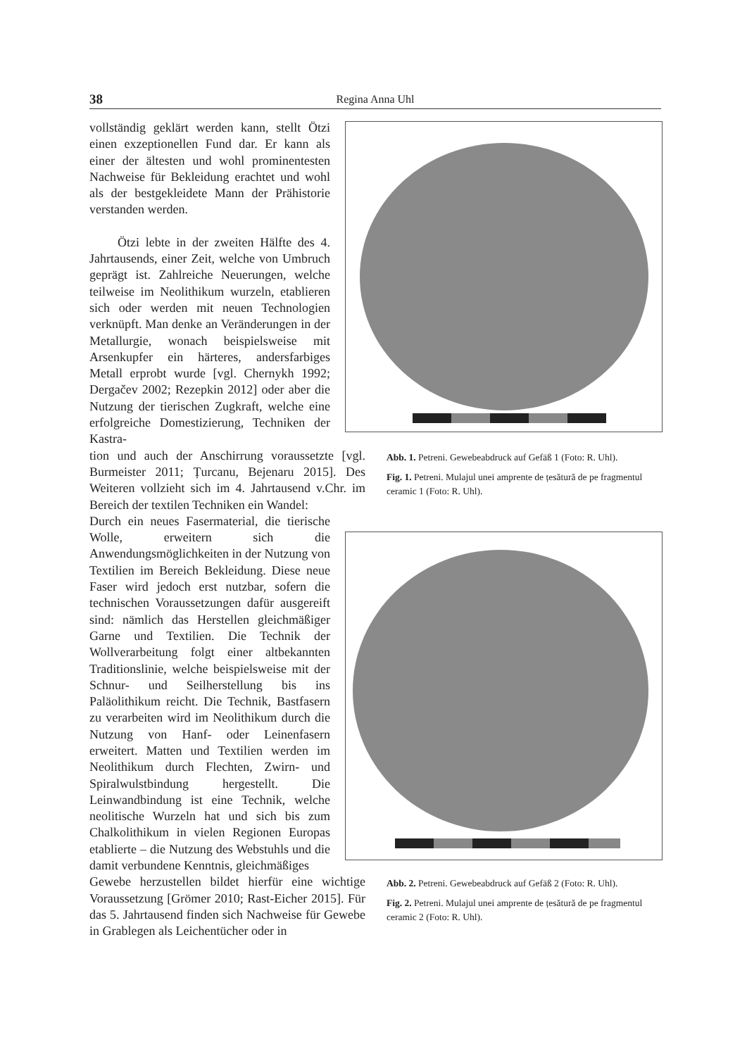38 Regina Anna Uhl
Abb. 1. Petreni. Gewebeabdruck auf Gefäß 1 (Foto: R. Uhl).
Fig. 1. Petreni. Mulajul unei amprente de țesătură de pe fragmentul ceramic 1 (Foto: R. Uhl).
Abb. 2. Petreni. Gewebeabdruck auf Gefäß 2 (Foto: R. Uhl).
Fig. 2. Petreni. Mulajul unei amprente de țesătură de pe fragmentul ceramic 2 (Foto: R. Uhl).
vollständig geklärt werden kann, stellt Ötzi einen exzeptionellen Fund dar. Er kann als einer der ältesten und wohl prominentesten Nachweise für Bekleidung erachtet und wohl als der bestgekleidete Mann der Prähistorie verstanden werden.
Ötzi lebte in der zweiten Hälfte des 4. Jahrtausends, einer Zeit, welche von Umbruch geprägt ist. Zahlreiche Neuerungen, welche teilweise im Neolithikum wurzeln, etablieren sich oder werden mit neuen Technologien verknüpft. Man denke an Veränderungen in der Metallurgie, wonach beispielsweise mit Arsenkupfer ein härteres, andersfarbiges Metall erprobt wurde [vgl. Chernykh 1992; Dergačev 2002; Rezepkin 2012] oder aber die Nutzung der tierischen Zugkraft, welche eine erfolgreiche Domestizierung, Techniken der Kastra-
tion und auch der Anschirrung voraussetzte [vgl. Burmeister 2011; Țurcanu, Bejenaru 2015]. Des Weiteren vollzieht sich im 4. Jahrtausend v.Chr. im Bereich der textilen Techniken ein Wandel:
Durch ein neues Fasermaterial, die tierische Wolle, erweitern sich die Anwendungsmöglichkeiten in der Nutzung von Textilien im Bereich Bekleidung. Diese neue Faser wird jedoch erst nutzbar, sofern die technischen Voraussetzungen dafür ausgereift sind: nämlich das Herstellen gleichmäßiger Garne und Textilien. Die Technik der Wollverarbeitung folgt einer altbekannten Traditionslinie, welche beispielsweise mit der Schnur- und Seilherstellung bis ins Paläolithikum reicht. Die Technik, Bastfasern zu verarbeiten wird im Neolithikum durch die Nutzung von Hanf- oder Leinenfasern erweitert. Matten und Textilien werden im Neolithikum durch Flechten, Zwirn- und Spiralwulstbindung hergestellt. Die Leinwandbindung ist eine Technik, welche neolitische Wurzeln hat und sich bis zum Chalkolithikum in vielen Regionen Europas etablierte – die Nutzung des Webstuhls und die damit verbundene Kenntnis, gleichmäßiges
Gewebe herzustellen bildet hierfür eine wichtige Voraussetzung [Grömer 2010; Rast-Eicher 2015]. Für das 5. Jahrtausend finden sich Nachweise für Gewebe in Grablegen als Leichentücher oder in